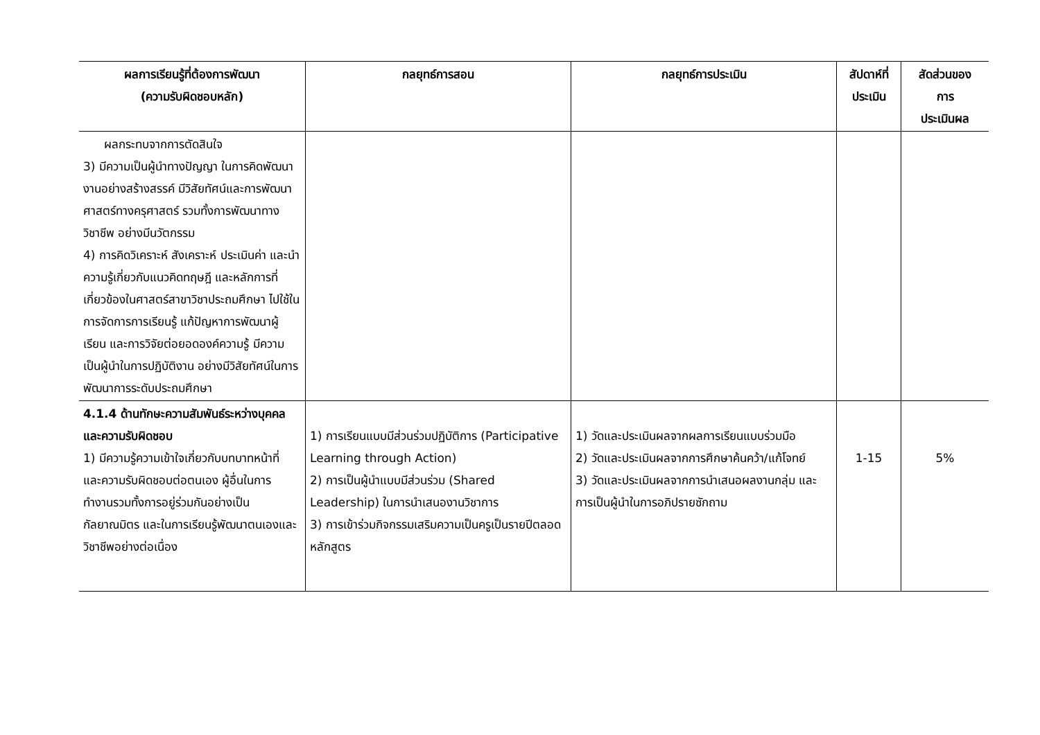| ผลการเรียนรู้ที่ต้องการพัฒนา (ความรับผิดชอบหลัก) | กลยุทธ์การสอน | กลยุทธ์การประเมิน | สัปดาห์ที่ ประเมิน | สัดส่วนของ การ ประเมินผล |
| --- | --- | --- | --- | --- |
| ผลกระทบจากการตัดสินใจ 3) มีความเป็นผู้นำทางปัญญา ในการคิดพัฒนางานอย่างสร้างสรรค์ มีวิสัยทัศน์และการพัฒนาศาสตร์ทางครุศาสตร์ รวมทั้งการพัฒนาทางวิชาชีพ อย่างมีนวัตกรรม 4) การคิดวิเคราะห์ สังเคราะห์ ประเมินค่า และนำความรู้เกี่ยวกับแนวคิดทฤษฎี และหลักการที่เกี่ยวข้องในศาสตร์สาขาวิชาประถมศึกษา ไปใช้ในการจัดการการเรียนรู้ แก้ปัญหาการพัฒนาผู้เรียน และการวิจัยต่อยอดองค์ความรู้ มีความเป็นผู้นำในการปฏิบัติงาน อย่างมีวิสัยทัศน์ในการพัฒนาการระดับประถมศึกษา | | | | |
| 4.1.4 ด้านทักษะความสัมพันธ์ระหว่างบุคคลและความรับผิดชอบ 1) มีความรู้ความเข้าใจเกี่ยวกับบทบาทหน้าที่ และความรับผิดชอบต่อตนเอง ผู้อื่นในการทำงานรวมทั้งการอยู่ร่วมกันอย่างเป็นกัลยาณมิตร และในการเรียนรู้พัฒนาตนเองและวิชาชีพอย่างต่อเนื่อง | 1) การเรียนแบบมีส่วนร่วมปฏิบัติการ (Participative Learning through Action) 2) การเป็นผู้นำแบบมีส่วนร่วม (Shared Leadership) ในการนำเสนองานวิชาการ 3) การเข้าร่วมกิจกรรมเสริมความเป็นครูเป็นรายปีตลอดหลักสูตร | 1) วัดและประเมินผลจากผลการเรียนแบบร่วมมือ 2) วัดและประเมินผลจากการศึกษาค้นคว้า/แก้โจทย์ 3) วัดและประเมินผลจากการนำเสนอผลงานกลุ่ม และการเป็นผู้นำในการอภิปรายซักถาม | 1-15 | 5% |